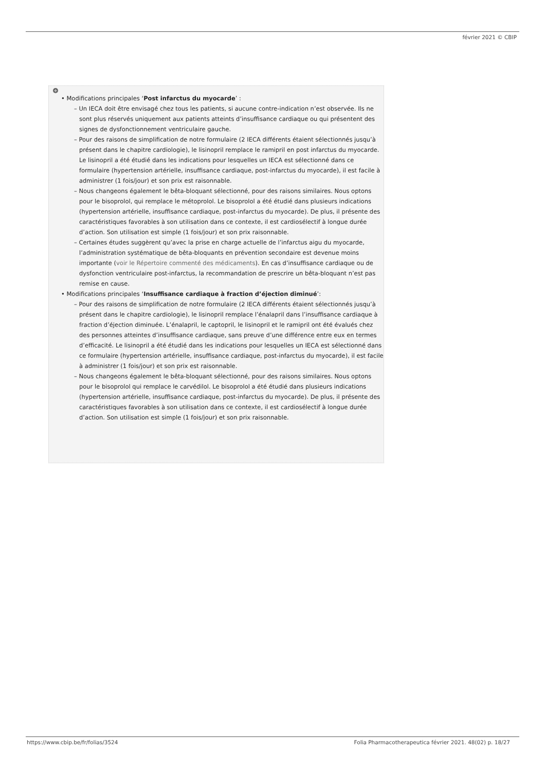février 2021 © CBIP
+
• Modifications principales ‘Post infarctus du myocarde’ :
– Un IECA doit être envisagé chez tous les patients, si aucune contre-indication n’est observée. Ils ne sont plus réservés uniquement aux patients atteints d’insuffisance cardiaque ou qui présentent des signes de dysfonctionnement ventriculaire gauche.
– Pour des raisons de simplification de notre formulaire (2 IECA différents étaient sélectionnés jusqu’à présent dans le chapitre cardiologie), le lisinopril remplace le ramipril en post infarctus du myocarde. Le lisinopril a été étudié dans les indications pour lesquelles un IECA est sélectionné dans ce formulaire (hypertension artérielle, insuffisance cardiaque, post-infarctus du myocarde), il est facile à administrer (1 fois/jour) et son prix est raisonnable.
– Nous changeons également le bêta-bloquant sélectionné, pour des raisons similaires. Nous optons pour le bisoprolol, qui remplace le métoprolol. Le bisoprolol a été étudié dans plusieurs indications (hypertension artérielle, insuffisance cardiaque, post-infarctus du myocarde). De plus, il présente des caractéristiques favorables à son utilisation dans ce contexte, il est cardiosélectif à longue durée d’action. Son utilisation est simple (1 fois/jour) et son prix raisonnable.
– Certaines études suggèrent qu’avec la prise en charge actuelle de l’infarctus aigu du myocarde, l’administration systématique de bêta-bloquants en prévention secondaire est devenue moins importante (voir le Répertoire commenté des médicaments). En cas d’insuffisance cardiaque ou de dysfonction ventriculaire post-infarctus, la recommandation de prescrire un bêta-bloquant n’est pas remise en cause.
• Modifications principales ‘Insuffisance cardiaque à fraction d’éjection diminué’:
– Pour des raisons de simplification de notre formulaire (2 IECA différents étaient sélectionnés jusqu’à présent dans le chapitre cardiologie), le lisinopril remplace l’énalapril dans l’insuffisance cardiaque à fraction d’éjection diminuée. L’énalapril, le captopril, le lisinopril et le ramipril ont été évalués chez des personnes atteintes d’insuffisance cardiaque, sans preuve d’une différence entre eux en termes d’efficacité. Le lisinopril a été étudié dans les indications pour lesquelles un IECA est sélectionné dans ce formulaire (hypertension artérielle, insuffisance cardiaque, post-infarctus du myocarde), il est facile à administrer (1 fois/jour) et son prix est raisonnable.
– Nous changeons également le bêta-bloquant sélectionné, pour des raisons similaires. Nous optons pour le bisoprolol qui remplace le carvédilol. Le bisoprolol a été étudié dans plusieurs indications (hypertension artérielle, insuffisance cardiaque, post-infarctus du myocarde). De plus, il présente des caractéristiques favorables à son utilisation dans ce contexte, il est cardiosélectif à longue durée d’action. Son utilisation est simple (1 fois/jour) et son prix raisonnable.
https://www.cbip.be/fr/folias/3524
Folia Pharmacotherapeutica février 2021. 48(02) p. 18/27